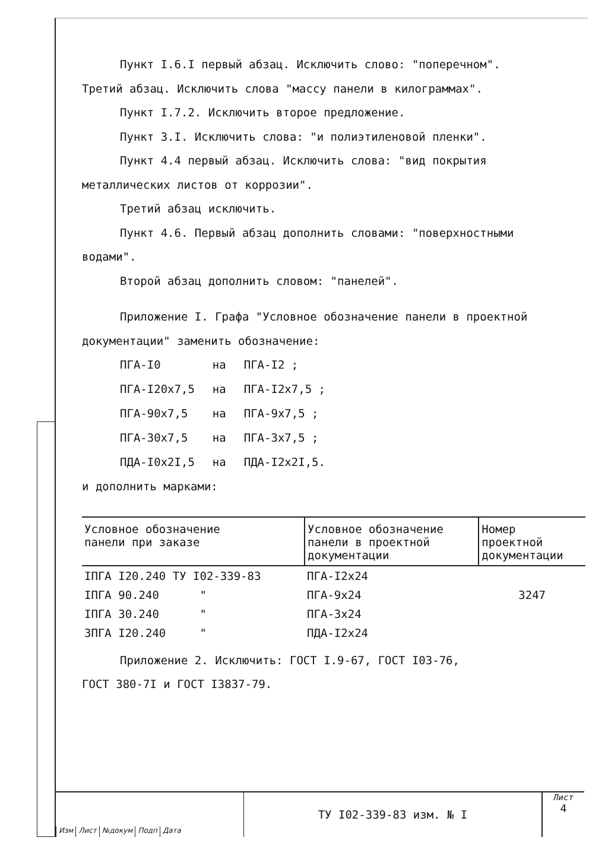Пункт I.6.I первый абзац. Исключить слово: "поперечном".
Третий абзац. Исключить слова "массу панели в килограммах".
Пункт I.7.2. Исключить второе предложение.
Пункт 3.I. Исключить слова: "и полиэтиленовой пленки".
Пункт 4.4 первый абзац. Исключить слова: "вид покрытия
металлических листов от коррозии".
Третий абзац исключить.
Пункт 4.6. Первый абзац дополнить словами: "поверхностными
водами".
Второй абзац дополнить словом: "панелей".
Приложение I. Графа "Условное обозначение панели в проектной
документации" заменить обозначение:
| ПГА-I0 | на | ПГА-I2 ; |
| ПГА-I20х7,5 | на | ПГА-I2х7,5 ; |
| ПГА-90х7,5 | на | ПГА-9х7,5 ; |
| ПГА-30х7,5 | на | ПГА-3х7,5 ; |
| ПДА-I0х2I,5 | на | ПДА-I2х2I,5. |
и дополнить марками:
| Условное обозначение панели при заказе | Условное обозначение панели в проектной документации | Номер проектной документации |
| --- | --- | --- |
| IПГА I20.240 ТУ I02-339-83 | ПГА-I2х24 | |
| IПГА 90.240 " | ПГА-9х24 | 3247 |
| IПГА 30.240 " | ПГА-3х24 | |
| 3ПГА I20.240 " | ПДА-I2х24 | |
Приложение 2. Исключить: ГОСТ I.9-67, ГОСТ I03-76,
ГОСТ 380-7I и ГОСТ I3837-79.
Изм Лист №докум Подп Дата
ТУ I02-339-83 изм. № I
Лист
4